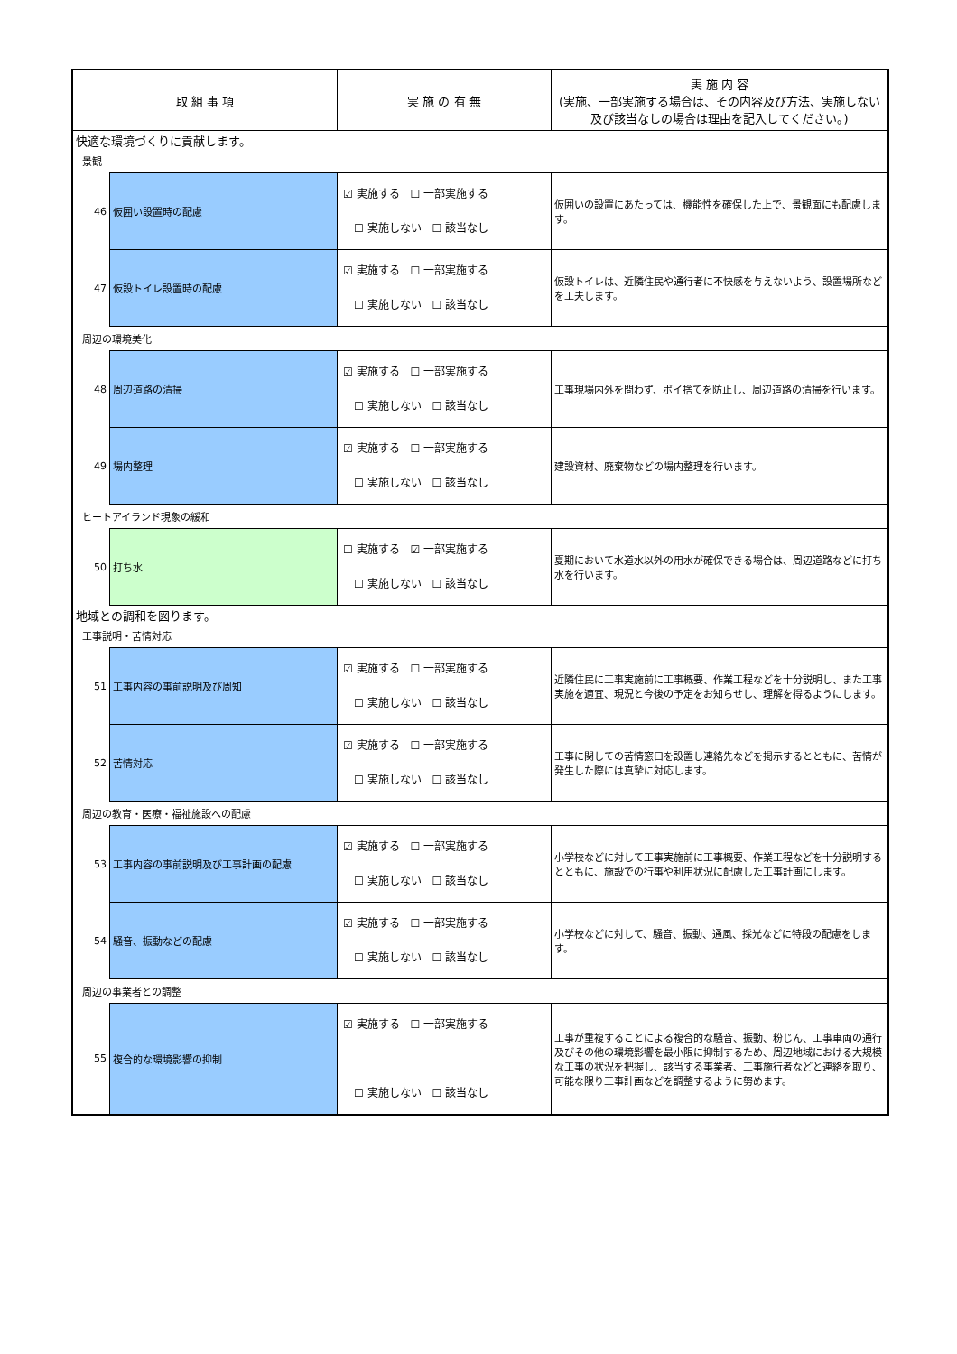| 取 組 事 項 | | 実 施 の 有 無 | 実 施 内 容 (実施、一部実施する場合は、その内容及び方法、実施しない及び該当なしの場合は理由を記入してください。) |
| --- | --- | --- | --- |
| 快適な環境づくりに貢献します。 | | | |
| 景観 | | | |
| 46 | 仮囲い設置時の配慮 | ☑ 実施する ☐ 一部実施する ☐ 実施しない ☐ 該当なし | 仮囲いの設置にあたっては、機能性を確保した上で、景観面にも配慮します。 |
| 47 | 仮設トイレ設置時の配慮 | ☑ 実施する ☐ 一部実施する ☐ 実施しない ☐ 該当なし | 仮設トイレは、近隣住民や通行者に不快感を与えないよう、設置場所などを工夫します。 |
| 周辺の環境美化 | | | |
| 48 | 周辺道路の清掃 | ☑ 実施する ☐ 一部実施する ☐ 実施しない ☐ 該当なし | 工事現場内外を問わず、ポイ捨てを防止し、周辺道路の清掃を行います。 |
| 49 | 場内整理 | ☑ 実施する ☐ 一部実施する ☐ 実施しない ☐ 該当なし | 建設資材、廃棄物などの場内整理を行います。 |
| ヒートアイランド現象の緩和 | | | |
| 50 | 打ち水 | ☐ 実施する ☑ 一部実施する ☐ 実施しない ☐ 該当なし | 夏期において水道水以外の用水が確保できる場合は、周辺道路などに打ち水を行います。 |
| 地域との調和を図ります。 | | | |
| 工事説明・苦情対応 | | | |
| 51 | 工事内容の事前説明及び周知 | ☑ 実施する ☐ 一部実施する ☐ 実施しない ☐ 該当なし | 近隣住民に工事実施前に工事概要、作業工程などを十分説明し、また工事実施を適宜、現況と今後の予定をお知らせし、理解を得るようにします。 |
| 52 | 苦情対応 | ☑ 実施する ☐ 一部実施する ☐ 実施しない ☐ 該当なし | 工事に関しての苦情窓口を設置し連絡先などを掲示するとともに、苦情が発生した際には真摯に対応します。 |
| 周辺の教育・医療・福祉施設への配慮 | | | |
| 53 | 工事内容の事前説明及び工事計画の配慮 | ☑ 実施する ☐ 一部実施する ☐ 実施しない ☐ 該当なし | 小学校などに対して工事実施前に工事概要、作業工程などを十分説明するとともに、施設での行事や利用状況に配慮した工事計画にします。 |
| 54 | 騒音、振動などの配慮 | ☑ 実施する ☐ 一部実施する ☐ 実施しない ☐ 該当なし | 小学校などに対して、騒音、振動、通風、採光などに特段の配慮をします。 |
| 周辺の事業者との調整 | | | |
| 55 | 複合的な環境影響の抑制 | ☑ 実施する ☐ 一部実施する ☐ 実施しない ☐ 該当なし | 工事が重複することによる複合的な騒音、振動、粉じん、工事車両の通行及びその他の環境影響を最小限に抑制するため、周辺地域における大規模な工事の状況を把握し、該当する事業者、工事施行者などと連絡を取り、可能な限り工事計画などを調整するように努めます。 |